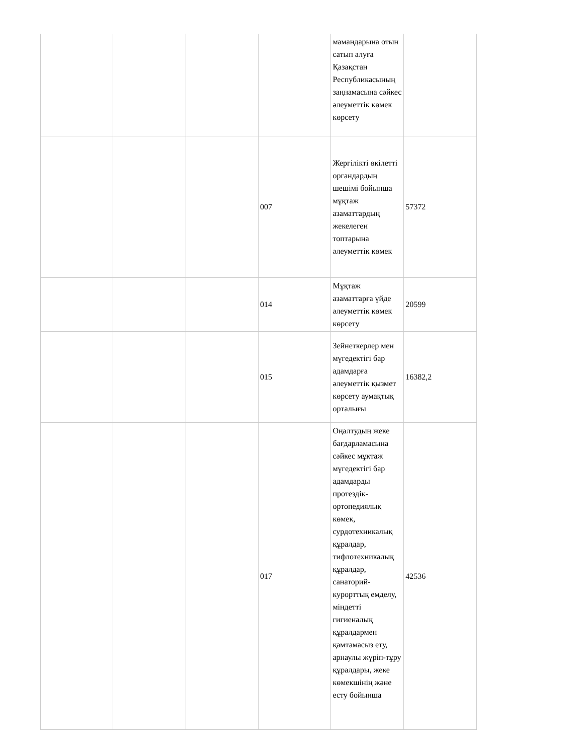| | | | | мамандарына отын сатып алуға Қазақстан Республикасының заңнамасына сәйкес әлеуметтік көмек көрсету | |
| | | | 007 | Жергілікті өкілетті органдардың шешімі бойынша мұқтаж азаматтардың жекелеген топтарына әлеуметтік көмек | 57372 |
| | | | 014 | Мұқтаж азаматтарға үйде әлеуметтік көмек көрсету | 20599 |
| | | | 015 | Зейнеткерлер мен мүгедектігі бар адамдарға әлеуметтік қызмет көрсету аумақтық орталығы | 16382,2 |
| | | | 017 | Оңалтудың жеке бағдарламасына сәйкес мұқтаж мүгедектігі бар адамдарды протездік-ортопедиялық көмек, сурдотехникалық құралдар, тифлотехникалық құралдар, санаторий-курорттық емделу, міндетті гигиеналық құралдармен қамтамасыз ету, арнаулы жүріп-тұру құралдары, жеке көмекшінің және есту бойынша | 42536 |